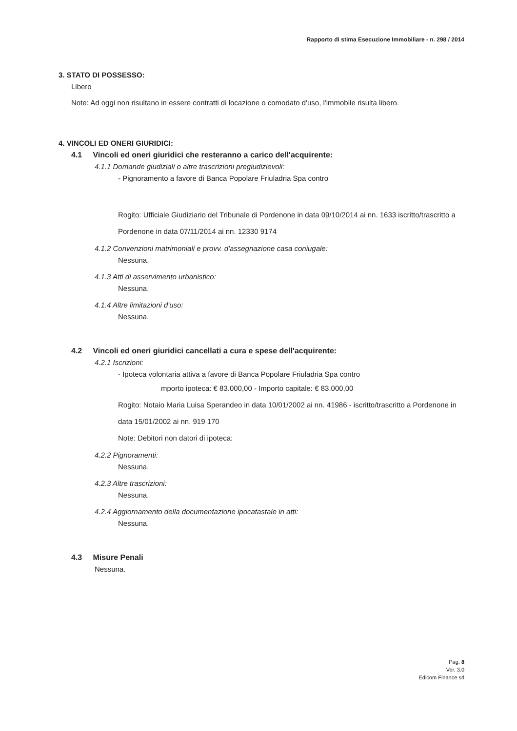Rapporto di stima Esecuzione Immobiliare - n. 298 / 2014
3. STATO DI POSSESSO:
Libero
Note: Ad oggi non risultano in essere contratti di locazione o comodato d'uso, l'immobile risulta libero.
4. VINCOLI ED ONERI GIURIDICI:
4.1 Vincoli ed oneri giuridici che resteranno a carico dell'acquirente:
4.1.1 Domande giudiziali o altre trascrizioni pregiudizievoli:
- Pignoramento a favore di Banca Popolare Friuladria Spa contro
Rogito: Ufficiale Giudiziario del Tribunale di Pordenone in data 09/10/2014 ai nn. 1633 iscritto/trascritto a Pordenone in data 07/11/2014 ai nn. 12330 9174
4.1.2 Convenzioni matrimoniali e provv. d'assegnazione casa coniugale:
Nessuna.
4.1.3 Atti di asservimento urbanistico:
Nessuna.
4.1.4 Altre limitazioni d'uso:
Nessuna.
4.2 Vincoli ed oneri giuridici cancellati a cura e spese dell'acquirente:
4.2.1 Iscrizioni:
- Ipoteca volontaria attiva a favore di Banca Popolare Friuladria Spa contro
mporto ipoteca: € 83.000,00 - Importo capitale: € 83.000,00
Rogito: Notaio Maria Luisa Sperandeo in data 10/01/2002 ai nn. 41986 - iscritto/trascritto a Pordenone in data 15/01/2002 ai nn. 919 170
Note: Debitori non datori di ipoteca:
4.2.2 Pignoramenti:
Nessuna.
4.2.3 Altre trascrizioni:
Nessuna.
4.2.4 Aggiornamento della documentazione ipocatastale in atti:
Nessuna.
4.3 Misure Penali
Nessuna.
Pag. 8
Ver. 3.0
Edicom Finance srl